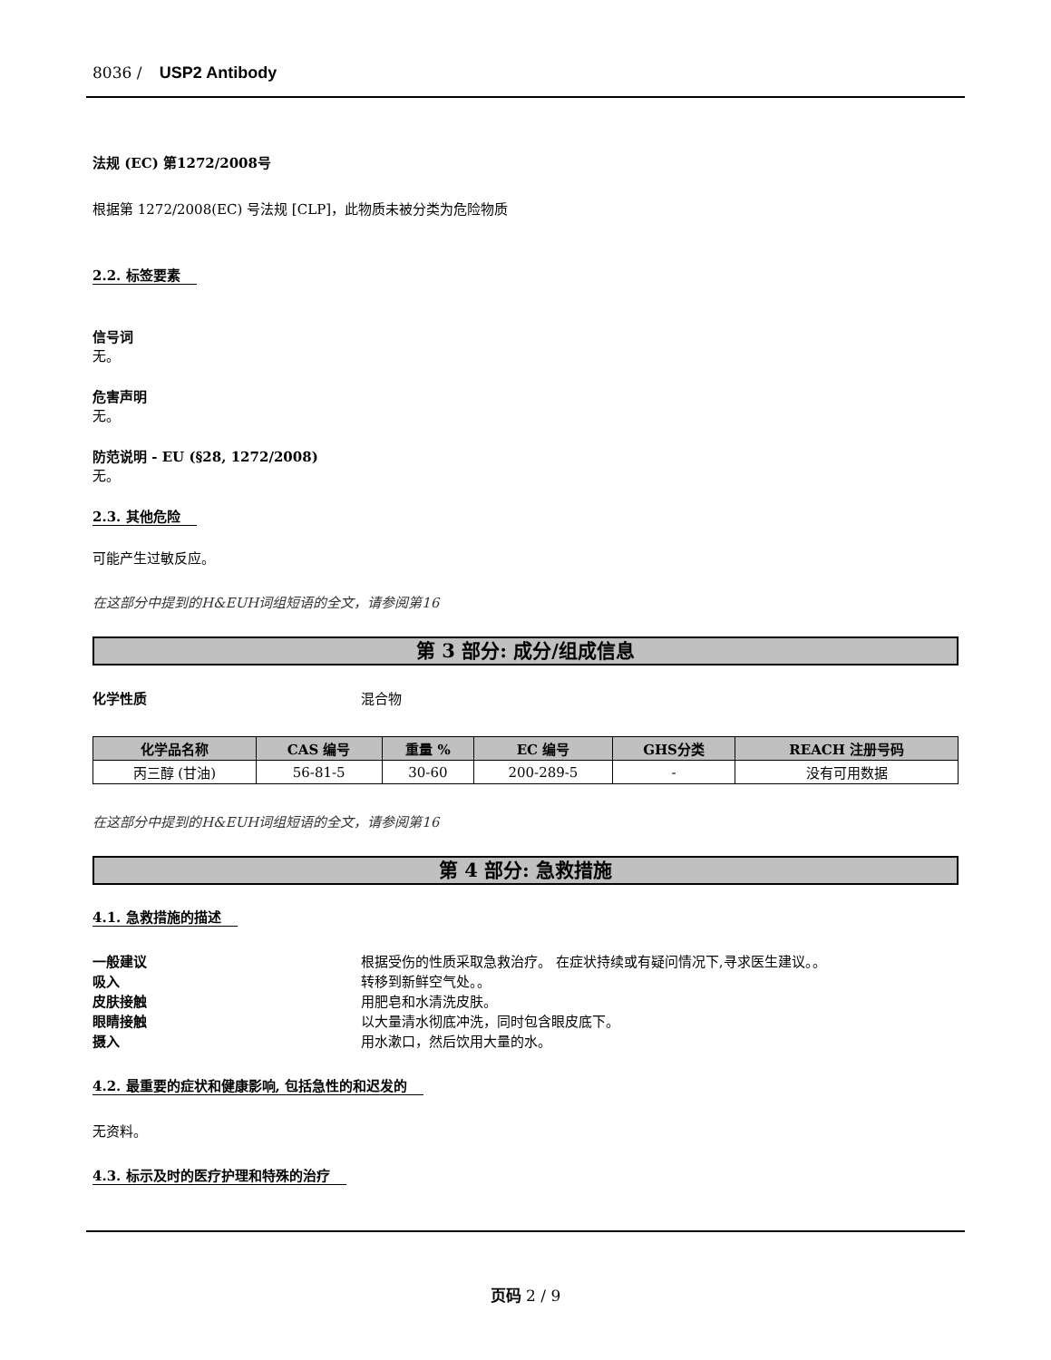8036 / USP2 Antibody
法规 (EC) 第1272/2008号
根据第 1272/2008(EC) 号法规 [CLP]，此物质未被分类为危险物质
2.2. 标签要素
信号词
无。
危害声明
无。
防范说明 - EU (§28, 1272/2008)
无。
2.3. 其他危险
可能产生过敏反应。
在这部分中提到的H&EUH词组短语的全文，请参阅第16
第 3 部分: 成分/组成信息
化学性质 混合物
| 化学品名称 | CAS 编号 | 重量 % | EC 编号 | GHS分类 | REACH 注册号码 |
| --- | --- | --- | --- | --- | --- |
| 丙三醇 (甘油) | 56-81-5 | 30-60 | 200-289-5 | - | 没有可用数据 |
在这部分中提到的H&EUH词组短语的全文，请参阅第16
第 4 部分: 急救措施
4.1. 急救措施的描述
一般建议 根据受伤的性质采取急救治疗。 在症状持续或有疑问情况下,寻求医生建议。。
吸入 转移到新鲜空气处。。
皮肤接触 用肥皂和水清洗皮肤。
眼睛接触 以大量清水彻底冲洗，同时包含眼皮底下。
摄入 用水漱口，然后饮用大量的水。
4.2. 最重要的症状和健康影响, 包括急性的和迟发的
无资料。
4.3. 标示及时的医疗护理和特殊的治疗
页码 2 / 9